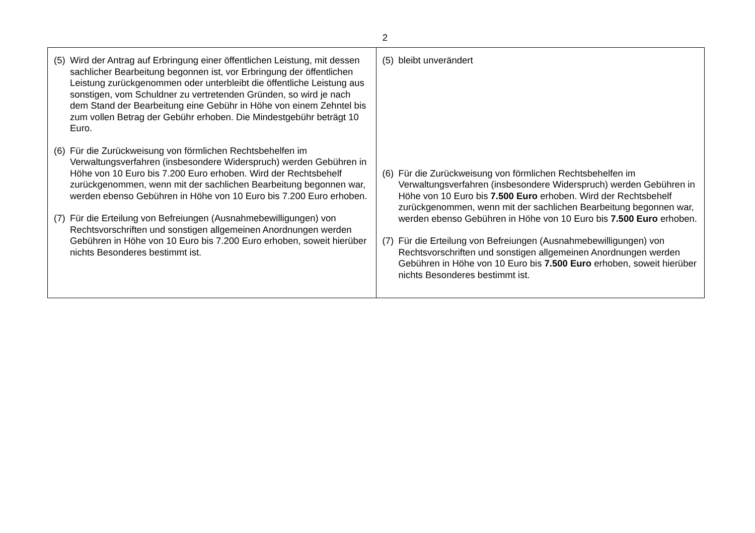2
| (5) Wird der Antrag auf Erbringung einer öffentlichen Leistung, mit dessen sachlicher Bearbeitung begonnen ist, vor Erbringung der öffentlichen Leistung zurückgenommen oder unterbleibt die öffentliche Leistung aus sonstigen, vom Schuldner zu vertretenden Gründen, so wird je nach dem Stand der Bearbeitung eine Gebühr in Höhe von einem Zehntel bis zum vollen Betrag der Gebühr erhoben. Die Mindestgebühr beträgt 10 Euro. (6) Für die Zurückweisung von förmlichen Rechtsbehelfen im Verwaltungsverfahren (insbesondere Widerspruch) werden Gebühren in Höhe von 10 Euro bis 7.200 Euro erhoben. Wird der Rechtsbehelf zurückgenommen, wenn mit der sachlichen Bearbeitung begonnen war, werden ebenso Gebühren in Höhe von 10 Euro bis 7.200 Euro erhoben. (7) Für die Erteilung von Befreiungen (Ausnahmebewilligungen) von Rechtsvorschriften und sonstigen allgemeinen Anordnungen werden Gebühren in Höhe von 10 Euro bis 7.200 Euro erhoben, soweit hierüber nichts Besonderes bestimmt ist. | (5) bleibt unverändert (6) Für die Zurückweisung von förmlichen Rechtsbehelfen im Verwaltungsverfahren (insbesondere Widerspruch) werden Gebühren in Höhe von 10 Euro bis 7.500 Euro erhoben. Wird der Rechtsbehelf zurückgenommen, wenn mit der sachlichen Bearbeitung begonnen war, werden ebenso Gebühren in Höhe von 10 Euro bis 7.500 Euro erhoben. (7) Für die Erteilung von Befreiungen (Ausnahmebewilligungen) von Rechtsvorschriften und sonstigen allgemeinen Anordnungen werden Gebühren in Höhe von 10 Euro bis 7.500 Euro erhoben, soweit hierüber nichts Besonderes bestimmt ist. |